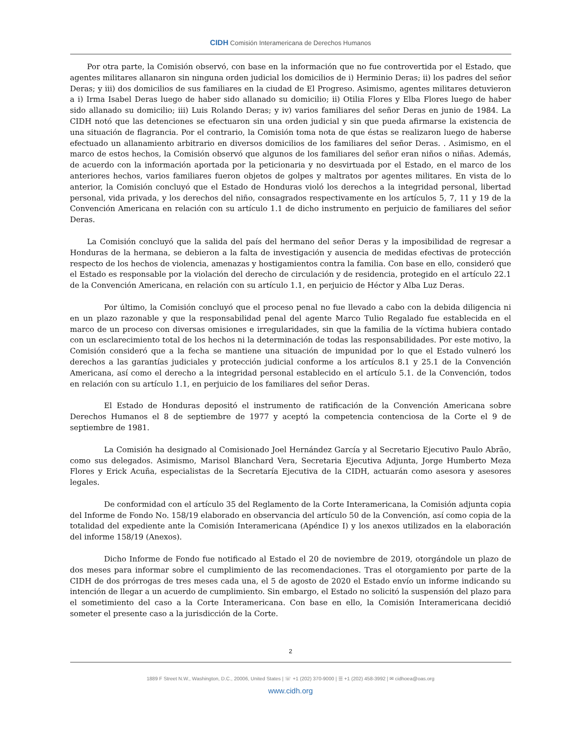CIDH Comisión Interamericana de Derechos Humanos
Por otra parte, la Comisión observó, con base en la información que no fue controvertida por el Estado, que agentes militares allanaron sin ninguna orden judicial los domicilios de i) Herminio Deras; ii) los padres del señor Deras; y iii) dos domicilios de sus familiares en la ciudad de El Progreso. Asimismo, agentes militares detuvieron a i) Irma Isabel Deras luego de haber sido allanado su domicilio; ii) Otilia Flores y Elba Flores luego de haber sido allanado su domicilio; iii) Luis Rolando Deras; y iv) varios familiares del señor Deras en junio de 1984. La CIDH notó que las detenciones se efectuaron sin una orden judicial y sin que pueda afirmarse la existencia de una situación de flagrancia. Por el contrario, la Comisión toma nota de que éstas se realizaron luego de haberse efectuado un allanamiento arbitrario en diversos domicilios de los familiares del señor Deras. . Asimismo, en el marco de estos hechos, la Comisión observó que algunos de los familiares del señor eran niños o niñas. Además, de acuerdo con la información aportada por la peticionaria y no desvirtuada por el Estado, en el marco de los anteriores hechos, varios familiares fueron objetos de golpes y maltratos por agentes militares. En vista de lo anterior, la Comisión concluyó que el Estado de Honduras violó los derechos a la integridad personal, libertad personal, vida privada, y los derechos del niño, consagrados respectivamente en los artículos 5, 7, 11 y 19 de la Convención Americana en relación con su artículo 1.1 de dicho instrumento en perjuicio de familiares del señor Deras.
La Comisión concluyó que la salida del país del hermano del señor Deras y la imposibilidad de regresar a Honduras de la hermana, se debieron a la falta de investigación y ausencia de medidas efectivas de protección respecto de los hechos de violencia, amenazas y hostigamientos contra la familia. Con base en ello, consideró que el Estado es responsable por la violación del derecho de circulación y de residencia, protegido en el artículo 22.1 de la Convención Americana, en relación con su artículo 1.1, en perjuicio de Héctor y Alba Luz Deras.
Por último, la Comisión concluyó que el proceso penal no fue llevado a cabo con la debida diligencia ni en un plazo razonable y que la responsabilidad penal del agente Marco Tulio Regalado fue establecida en el marco de un proceso con diversas omisiones e irregularidades, sin que la familia de la víctima hubiera contado con un esclarecimiento total de los hechos ni la determinación de todas las responsabilidades. Por este motivo, la Comisión consideró que a la fecha se mantiene una situación de impunidad por lo que el Estado vulneró los derechos a las garantías judiciales y protección judicial conforme a los artículos 8.1 y 25.1 de la Convención Americana, así como el derecho a la integridad personal establecido en el artículo 5.1. de la Convención, todos en relación con su artículo 1.1, en perjuicio de los familiares del señor Deras.
El Estado de Honduras depositó el instrumento de ratificación de la Convención Americana sobre Derechos Humanos el 8 de septiembre de 1977 y aceptó la competencia contenciosa de la Corte el 9 de septiembre de 1981.
La Comisión ha designado al Comisionado Joel Hernández García y al Secretario Ejecutivo Paulo Abrão, como sus delegados. Asimismo, Marisol Blanchard Vera, Secretaria Ejecutiva Adjunta, Jorge Humberto Meza Flores y Erick Acuña, especialistas de la Secretaría Ejecutiva de la CIDH, actuarán como asesora y asesores legales.
De conformidad con el artículo 35 del Reglamento de la Corte Interamericana, la Comisión adjunta copia del Informe de Fondo No. 158/19 elaborado en observancia del artículo 50 de la Convención, así como copia de la totalidad del expediente ante la Comisión Interamericana (Apéndice I) y los anexos utilizados en la elaboración del informe 158/19 (Anexos).
Dicho Informe de Fondo fue notificado al Estado el 20 de noviembre de 2019, otorgándole un plazo de dos meses para informar sobre el cumplimiento de las recomendaciones. Tras el otorgamiento por parte de la CIDH de dos prórrogas de tres meses cada una, el 5 de agosto de 2020 el Estado envío un informe indicando su intención de llegar a un acuerdo de cumplimiento. Sin embargo, el Estado no solicitó la suspensión del plazo para el sometimiento del caso a la Corte Interamericana. Con base en ello, la Comisión Interamericana decidió someter el presente caso a la jurisdicción de la Corte.
2
1889 F Street N.W., Washington, D.C., 20006, United States | ☏ +1 (202) 370-9000 | ☰ +1 (202) 458-3992 | ✉ cidhoea@oas.org
www.cidh.org